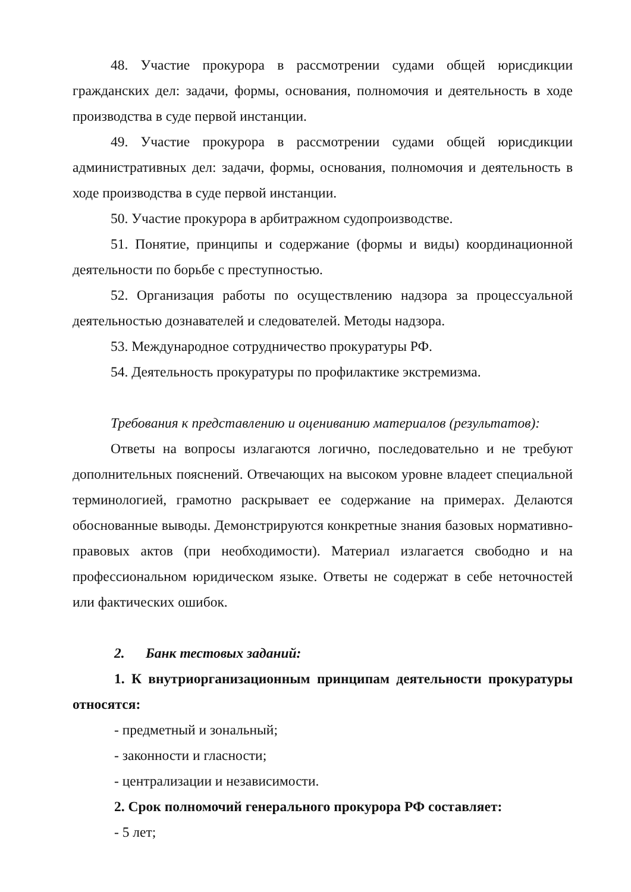48. Участие прокурора в рассмотрении судами общей юрисдикции гражданских дел: задачи, формы, основания, полномочия и деятельность в ходе производства в суде первой инстанции.
49. Участие прокурора в рассмотрении судами общей юрисдикции административных дел: задачи, формы, основания, полномочия и деятельность в ходе производства в суде первой инстанции.
50. Участие прокурора в арбитражном судопроизводстве.
51. Понятие, принципы и содержание (формы и виды) координационной деятельности по борьбе с преступностью.
52. Организация работы по осуществлению надзора за процессуальной деятельностью дознавателей и следователей. Методы надзора.
53. Международное сотрудничество прокуратуры РФ.
54. Деятельность прокуратуры по профилактике экстремизма.
Требования к представлению и оцениванию материалов (результатов):
Ответы на вопросы излагаются логично, последовательно и не требуют дополнительных пояснений. Отвечающих на высоком уровне владеет специальной терминологией, грамотно раскрывает ее содержание на примерах. Делаются обоснованные выводы. Демонстрируются конкретные знания базовых нормативно-правовых актов (при необходимости). Материал излагается свободно и на профессиональном юридическом языке. Ответы не содержат в себе неточностей или фактических ошибок.
2. Банк тестовых заданий:
1. К внутриорганизационным принципам деятельности прокуратуры относятся:
- предметный и зональный;
- законности и гласности;
- централизации и независимости.
2. Срок полномочий генерального прокурора РФ составляет:
- 5 лет;